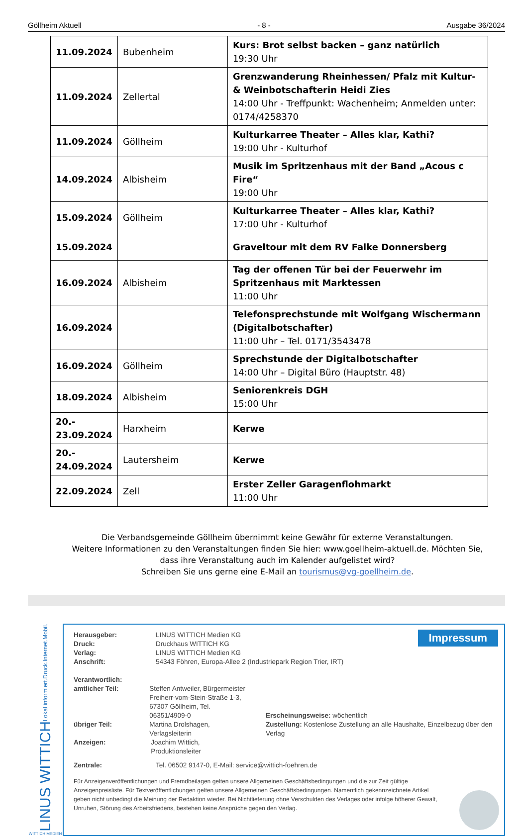Göllheim Aktuell - 8 - Ausgabe 36/2024
| 11.09.2024 | Bubenheim | Kurs: Brot selbst backen – ganz natürlich 19:30 Uhr |
| 11.09.2024 | Zellertal | Grenzwanderung Rheinhessen/ Pfalz mit Kultur- & Weinbotschafterin Heidi Zies 14:00 Uhr - Treffpunkt: Wachenheim; Anmelden unter: 0174/4258370 |
| 11.09.2024 | Göllheim | Kulturkarree Theater – Alles klar, Kathi? 19:00 Uhr - Kulturhof |
| 14.09.2024 | Albisheim | Musik im Spritzenhaus mit der Band „Acous c Fire“ 19:00 Uhr |
| 15.09.2024 | Göllheim | Kulturkarree Theater – Alles klar, Kathi? 17:00 Uhr - Kulturhof |
| 15.09.2024 | | Graveltour mit dem RV Falke Donnersberg |
| 16.09.2024 | Albisheim | Tag der offenen Tür bei der Feuerwehr im Spritzenhaus mit Marktessen 11:00 Uhr |
| 16.09.2024 | | Telefonsprechstunde mit Wolfgang Wischermann (Digitalbotschafter) 11:00 Uhr – Tel. 0171/3543478 |
| 16.09.2024 | Göllheim | Sprechstunde der Digitalbotschafter 14:00 Uhr – Digital Büro (Hauptstr. 48) |
| 18.09.2024 | Albisheim | Seniorenkreis DGH 15:00 Uhr |
| 20.- 23.09.2024 | Harxheim | Kerwe |
| 20.- 24.09.2024 | Lautersheim | Kerwe |
| 22.09.2024 | Zell | Erster Zeller Garagenflohmarkt 11:00 Uhr |
Die Verbandsgemeinde Göllheim übernimmt keine Gewähr für externe Veranstaltungen.
Weitere Informationen zu den Veranstaltungen finden Sie hier: www.goellheim-aktuell.de. Möchten Sie, dass ihre Veranstaltung auch im Kalender aufgelistet wird?
Schreiben Sie uns gerne eine E-Mail an tourismus@vg-goellheim.de.
Lokal informiert.Druck.Internet.Mobil.
LINUS WITTICH
WITTICH MEDIEN
Impressum
Herausgeber: LINUS WITTICH Medien KG
Druck: Druckhaus WITTICH KG
Verlag: LINUS WITTICH Medien KG
Anschrift: 54343 Föhren, Europa-Allee 2 (Industriepark Region Trier, IRT)
Verantwortlich:
amtlicher Teil: Steffen Antweiler, Bürgermeister
Freiherr-vom-Stein-Straße 1-3,
67307 Göllheim, Tel. 06351/4909-0
übriger Teil: Martina Drolshagen, Verlagsleiterin
Anzeigen: Joachim Wittich, Produktionsleiter
Erscheinungsweise: wöchentlich
Zustellung: Kostenlose Zustellung an alle Haushalte, Einzelbezug über den Verlag
Zentrale: Tel. 06502 9147-0, E-Mail: service@wittich-foehren.de
Für Anzeigenveröffentlichungen und Fremdbeilagen gelten unsere Allgemeinen Geschäftsbedingungen und die zur Zeit gültige Anzeigenpreisliste. Für Textveröffentlichungen gelten unsere Allgemeinen Geschäftsbedingungen. Namentlich gekennzeichnete Artikel geben nicht unbedingt die Meinung der Redaktion wieder. Bei Nichtlieferung ohne Verschulden des Verlages oder infolge höherer Gewalt, Unruhen, Störung des Arbeitsfriedens, bestehen keine Ansprüche gegen den Verlag.